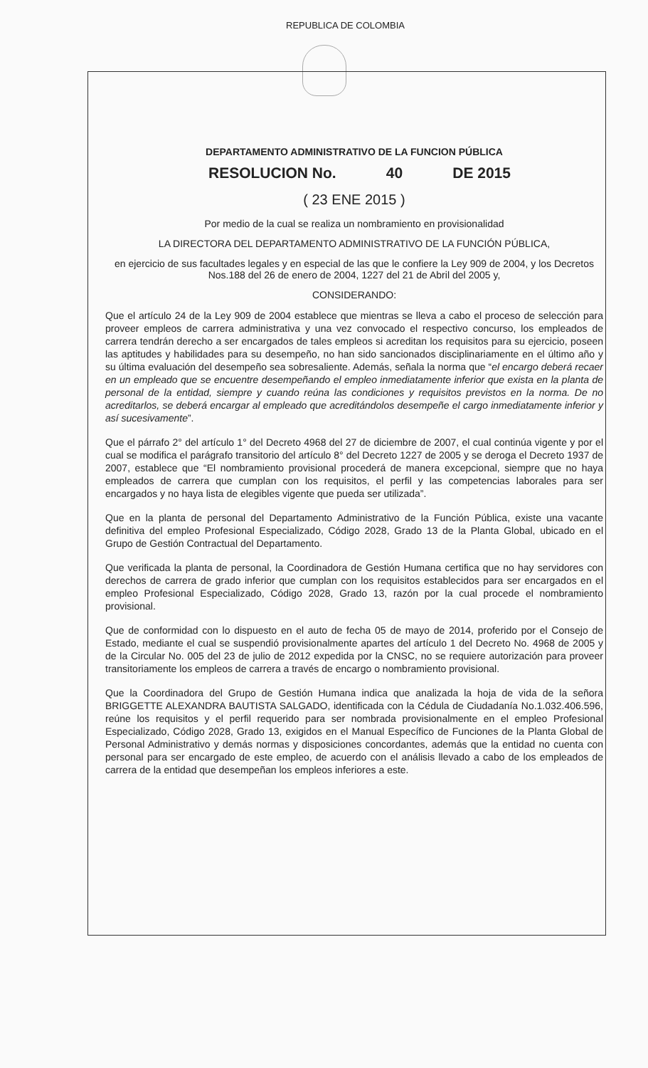REPUBLICA DE COLOMBIA
DEPARTAMENTO ADMINISTRATIVO DE LA FUNCION PÚBLICA
RESOLUCION No. 40 DE 2015
( 23 ENE 2015 )
Por medio de la cual se realiza un nombramiento en provisionalidad
LA DIRECTORA DEL DEPARTAMENTO ADMINISTRATIVO DE LA FUNCIÓN PÚBLICA,
en ejercicio de sus facultades legales y en especial de las que le confiere la Ley 909 de 2004, y los Decretos Nos.188 del 26 de enero de 2004, 1227 del 21 de Abril del 2005 y,
CONSIDERANDO:
Que el artículo 24 de la Ley 909 de 2004 establece que mientras se lleva a cabo el proceso de selección para proveer empleos de carrera administrativa y una vez convocado el respectivo concurso, los empleados de carrera tendrán derecho a ser encargados de tales empleos si acreditan los requisitos para su ejercicio, poseen las aptitudes y habilidades para su desempeño, no han sido sancionados disciplinariamente en el último año y su última evaluación del desempeño sea sobresaliente. Además, señala la norma que “el encargo deberá recaer en un empleado que se encuentre desempeñando el empleo inmediatamente inferior que exista en la planta de personal de la entidad, siempre y cuando reúna las condiciones y requisitos previstos en la norma. De no acreditarlos, se deberá encargar al empleado que acreditándolos desempeñe el cargo inmediatamente inferior y así sucesivamente”.
Que el párrafo 2° del artículo 1° del Decreto 4968 del 27 de diciembre de 2007, el cual continúa vigente y por el cual se modifica el parágrafo transitorio del artículo 8° del Decreto 1227 de 2005 y se deroga el Decreto 1937 de 2007, establece que “El nombramiento provisional procederá de manera excepcional, siempre que no haya empleados de carrera que cumplan con los requisitos, el perfil y las competencias laborales para ser encargados y no haya lista de elegibles vigente que pueda ser utilizada”.
Que en la planta de personal del Departamento Administrativo de la Función Pública, existe una vacante definitiva del empleo Profesional Especializado, Código 2028, Grado 13 de la Planta Global, ubicado en el Grupo de Gestión Contractual del Departamento.
Que verificada la planta de personal, la Coordinadora de Gestión Humana certifica que no hay servidores con derechos de carrera de grado inferior que cumplan con los requisitos establecidos para ser encargados en el empleo Profesional Especializado, Código 2028, Grado 13, razón por la cual procede el nombramiento provisional.
Que de conformidad con lo dispuesto en el auto de fecha 05 de mayo de 2014, proferido por el Consejo de Estado, mediante el cual se suspendió provisionalmente apartes del artículo 1 del Decreto No. 4968 de 2005 y de la Circular No. 005 del 23 de julio de 2012 expedida por la CNSC, no se requiere autorización para proveer transitoriamente los empleos de carrera a través de encargo o nombramiento provisional.
Que la Coordinadora del Grupo de Gestión Humana indica que analizada la hoja de vida de la señora BRIGGETTE ALEXANDRA BAUTISTA SALGADO, identificada con la Cédula de Ciudadanía No.1.032.406.596, reúne los requisitos y el perfil requerido para ser nombrada provisionalmente en el empleo Profesional Especializado, Código 2028, Grado 13, exigidos en el Manual Específico de Funciones de la Planta Global de Personal Administrativo y demás normas y disposiciones concordantes, además que la entidad no cuenta con personal para ser encargado de este empleo, de acuerdo con el análisis llevado a cabo de los empleados de carrera de la entidad que desempeñan los empleos inferiores a este.